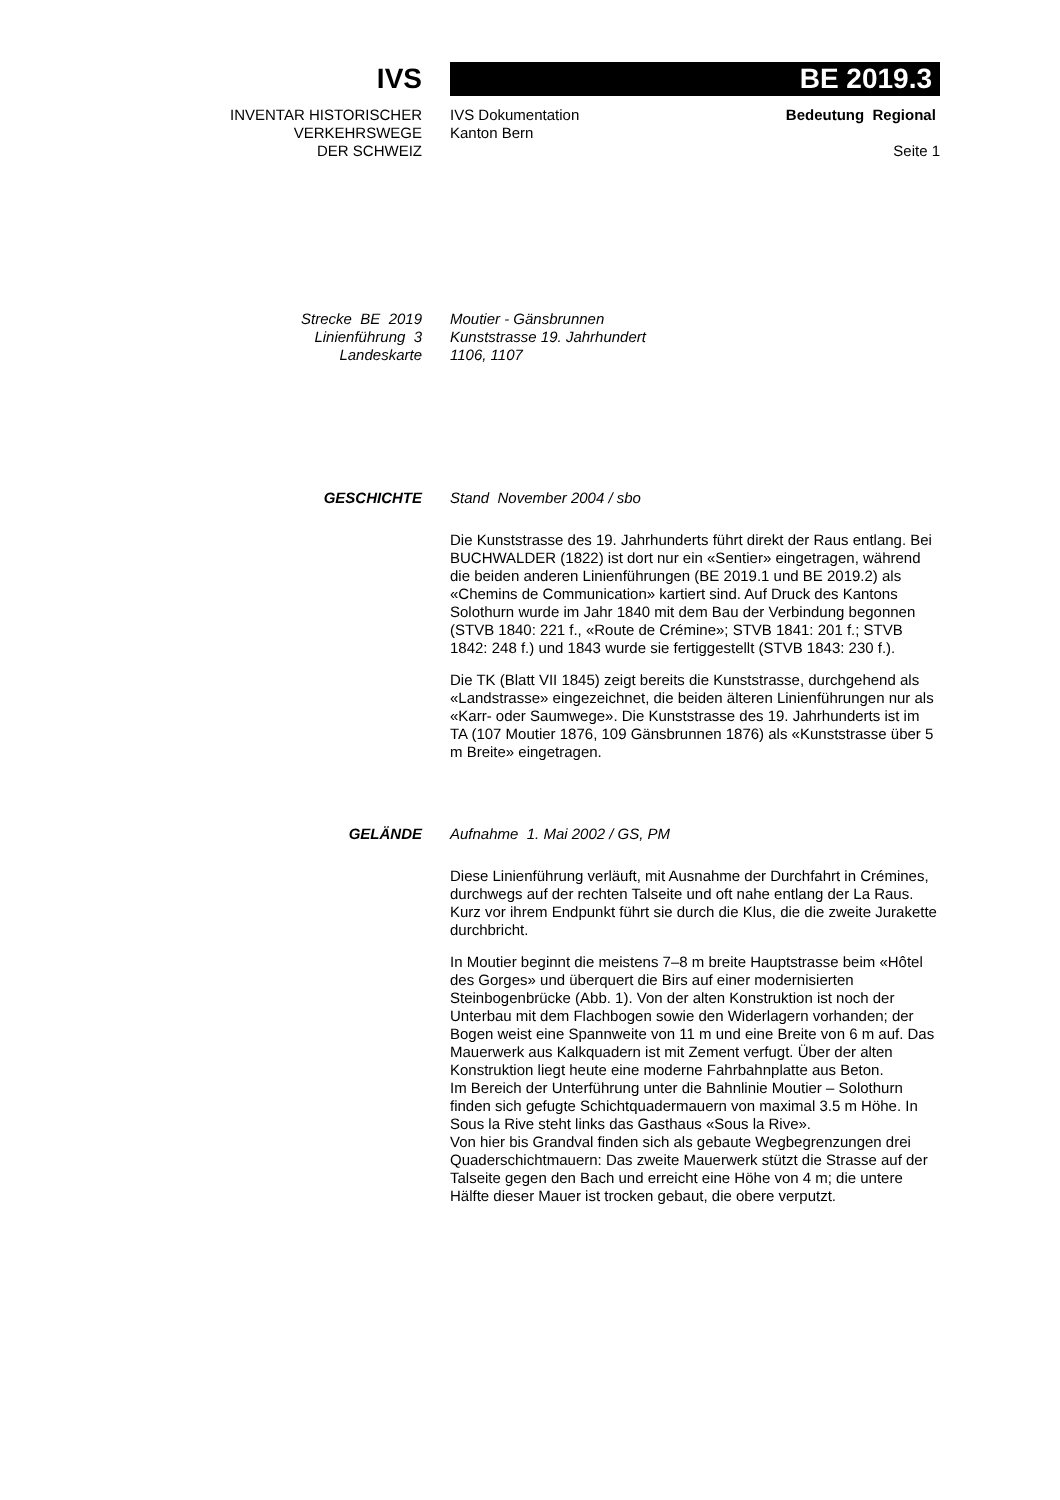IVS
BE 2019.3
INVENTAR HISTORISCHER
VERKEHRSWEGE
DER SCHWEIZ
IVS Dokumentation
Kanton Bern
Bedeutung Regional
Seite 1
Strecke BE 2019
Linienführung 3
Landeskarte
Moutier - Gänsbrunnen
Kunststrasse 19. Jahrhundert
1106, 1107
GESCHICHTE Stand November 2004 / sbo
Die Kunststrasse des 19. Jahrhunderts führt direkt der Raus entlang. Bei BUCHWALDER (1822) ist dort nur ein «Sentier» eingetragen, während die beiden anderen Linienführungen (BE 2019.1 und BE 2019.2) als «Chemins de Communication» kartiert sind. Auf Druck des Kantons Solothurn wurde im Jahr 1840 mit dem Bau der Verbindung begonnen (STVB 1840: 221 f., «Route de Crémine»; STVB 1841: 201 f.; STVB 1842: 248 f.) und 1843 wurde sie fertiggestellt (STVB 1843: 230 f.).
Die TK (Blatt VII 1845) zeigt bereits die Kunststrasse, durchgehend als «Landstrasse» eingezeichnet, die beiden älteren Linienführungen nur als «Karr- oder Saumwege». Die Kunststrasse des 19. Jahrhunderts ist im TA (107 Moutier 1876, 109 Gänsbrunnen 1876) als «Kunststrasse über 5 m Breite» eingetragen.
GELÄNDE Aufnahme 1. Mai 2002 / GS, PM
Diese Linienführung verläuft, mit Ausnahme der Durchfahrt in Crémines, durchwegs auf der rechten Talseite und oft nahe entlang der La Raus. Kurz vor ihrem Endpunkt führt sie durch die Klus, die die zweite Jurakette durchbricht.
In Moutier beginnt die meistens 7–8 m breite Hauptstrasse beim «Hôtel des Gorges» und überquert die Birs auf einer modernisierten Steinbogenbrücke (Abb. 1). Von der alten Konstruktion ist noch der Unterbau mit dem Flachbogen sowie den Widerlagern vorhanden; der Bogen weist eine Spannweite von 11 m und eine Breite von 6 m auf. Das Mauerwerk aus Kalkquadern ist mit Zement verfugt. Über der alten Konstruktion liegt heute eine moderne Fahrbahnplatte aus Beton.
Im Bereich der Unterführung unter die Bahnlinie Moutier – Solothurn finden sich gefugte Schichtquadermauern von maximal 3.5 m Höhe. In Sous la Rive steht links das Gasthaus «Sous la Rive».
Von hier bis Grandval finden sich als gebaute Wegbegrenzungen drei Quaderschichtmauern: Das zweite Mauerwerk stützt die Strasse auf der Talseite gegen den Bach und erreicht eine Höhe von 4 m; die untere Hälfte dieser Mauer ist trocken gebaut, die obere verputzt.